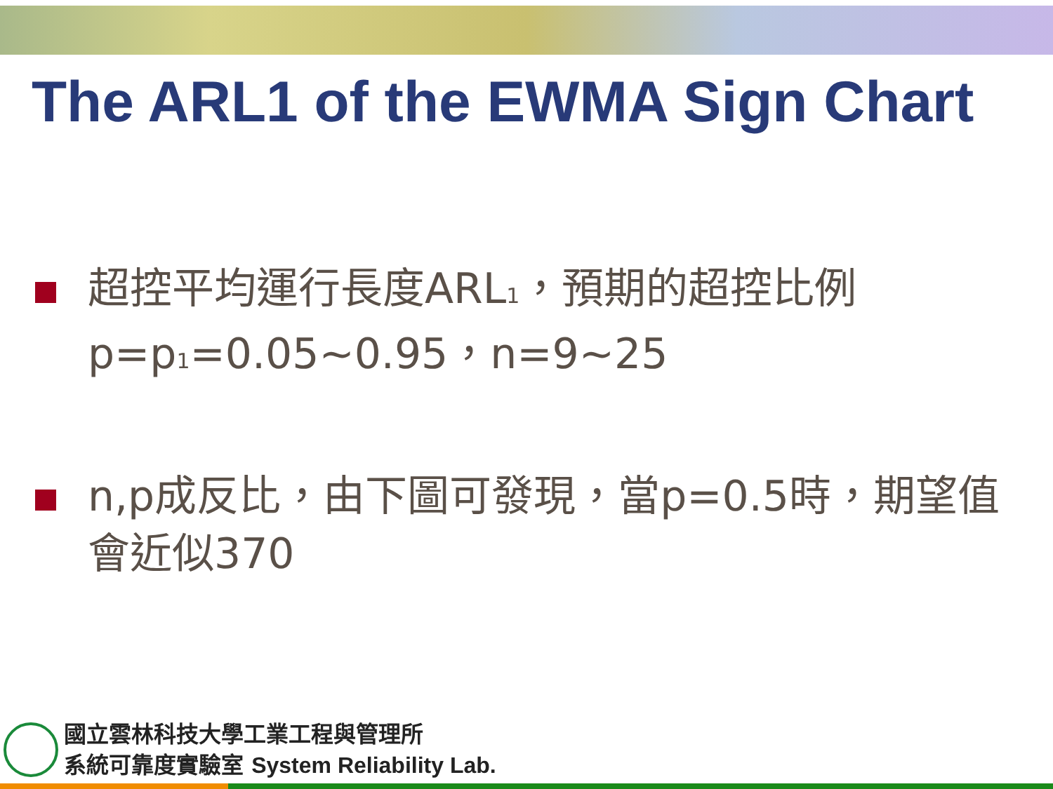The ARL1 of the EWMA Sign Chart
超控平均運行長度ARL<sub>1</sub>，預期的超控比例p=p<sub>1</sub>=0.05~0.95，n=9~25
n,p成反比，由下圖可發現，當p=0.5時，期望值會近似370
國立雲林科技大學工業工程與管理所
系統可靠度實驗室 System Reliability Lab.